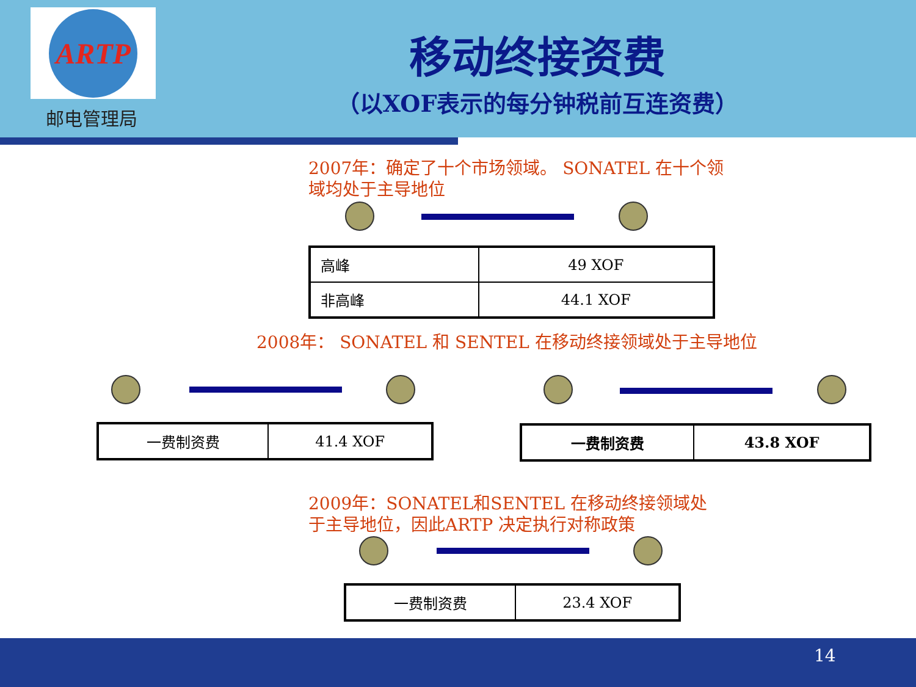ARTP
邮电管理局
移动终接资费
（以XOF表示的每分钟税前互连资费）
2007年：确定了十个市场领域。 SONATEL 在十个领域均处于主导地位
| 高峰 | 49 XOF |
| 非高峰 | 44.1 XOF |
2008年： SONATEL 和 SENTEL 在移动终接领域处于主导地位
| 一费制资费 | 41.4 XOF |
| 一费制资费 | 43.8 XOF |
2009年：SONATEL和SENTEL 在移动终接领域处于主导地位，因此ARTP 决定执行对称政策
| 一费制资费 | 23.4 XOF |
14